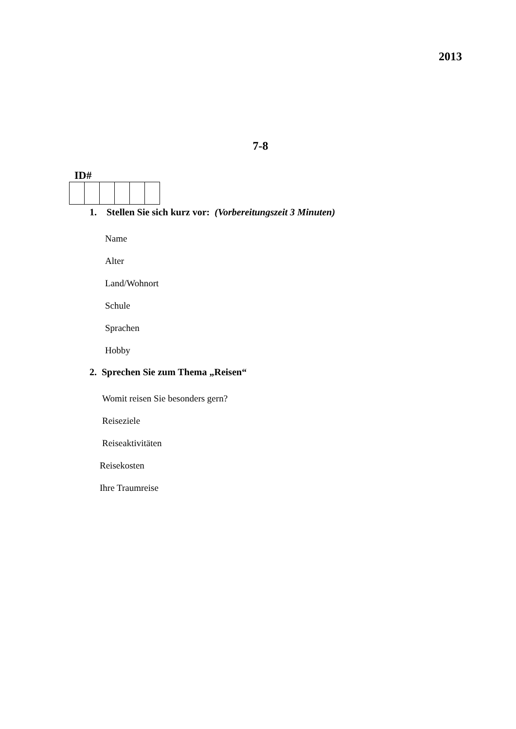2013
7-8
ID#
1. Stellen Sie sich kurz vor: (Vorbereitungszeit 3 Minuten)
Name
Alter
Land/Wohnort
Schule
Sprachen
Hobby
2. Sprechen Sie zum Thema „Reisen“
Womit reisen Sie besonders gern?
Reiseziele
Reiseaktivitäten
Reisekosten
Ihre Traumreise